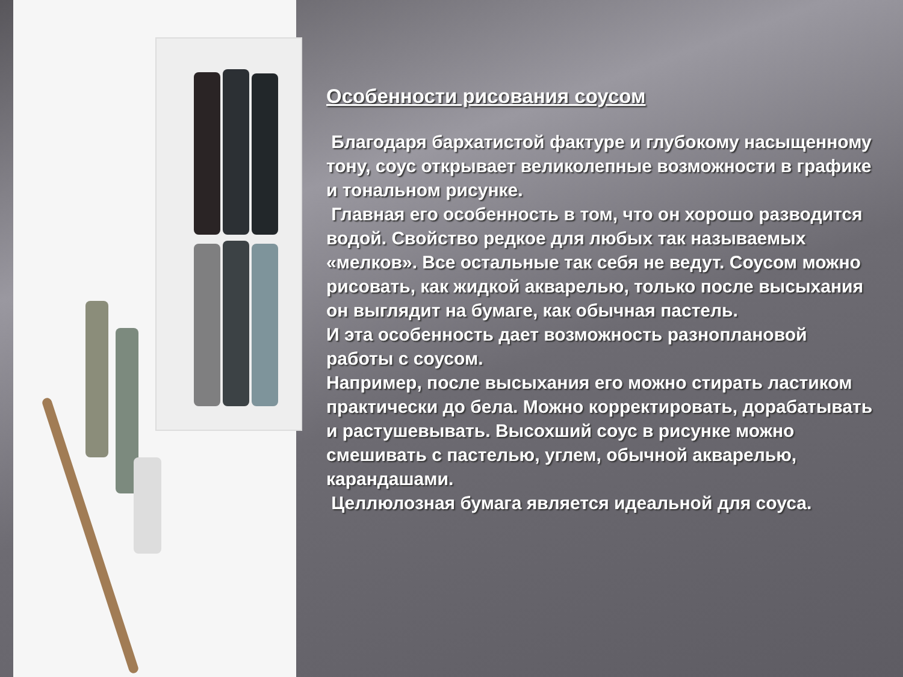Особенности рисования соусом
Благодаря бархатистой фактуре и глубокому насыщенному тону, соус открывает великолепные возможности в графике и тональном рисунке.
Главная его особенность в том, что он хорошо разводится водой. Свойство редкое для любых так называемых «мелков». Все остальные так себя не ведут. Соусом можно рисовать, как жидкой акварелью, только после высыхания он выглядит на бумаге, как обычная пастель.
И эта особенность дает возможность разноплановой работы с соусом.
Например, после высыхания его можно стирать ластиком практически до бела. Можно корректировать, дорабатывать и растушевывать. Высохший соус в рисунке можно смешивать с пастелью, углем, обычной акварелью, карандашами.
Целлюлозная бумага является идеальной для соуса.